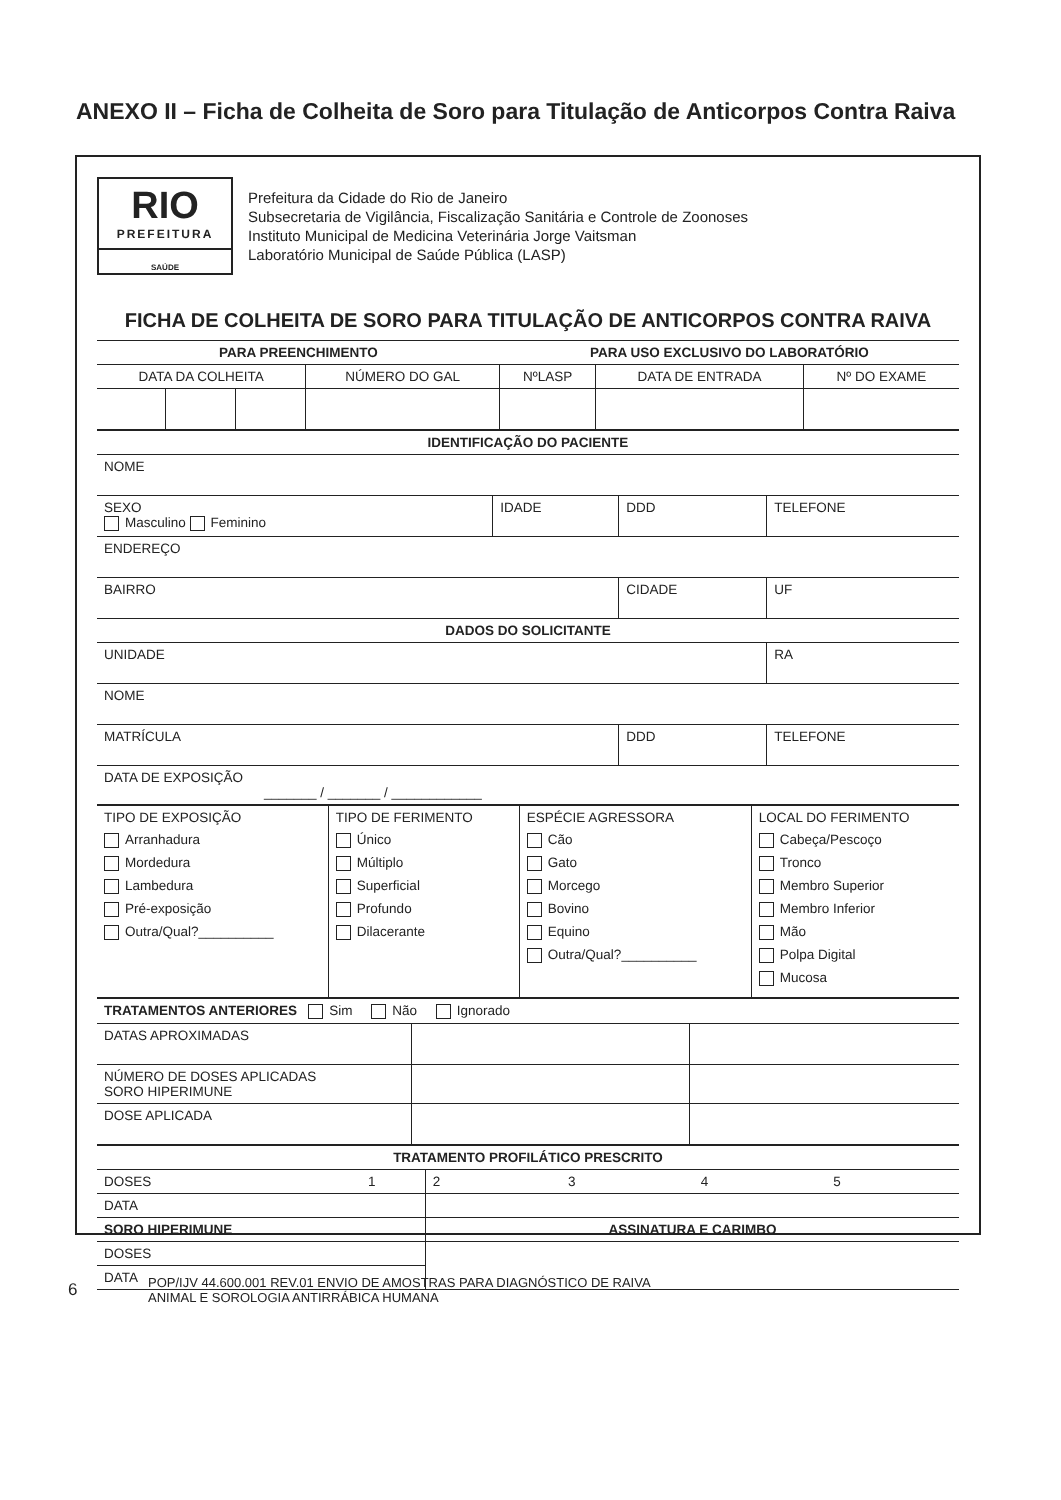ANEXO II – Ficha de Colheita de Soro para Titulação de Anticorpos Contra Raiva
RIO
PREFEITURA
SAÚDE
Prefeitura da Cidade do Rio de Janeiro
Subsecretaria de Vigilância, Fiscalização Sanitária e Controle de Zoonoses
Instituto Municipal de Medicina Veterinária Jorge Vaitsman
Laboratório Municipal de Saúde Pública (LASP)
FICHA DE COLHEITA DE SORO PARA TITULAÇÃO DE ANTICORPOS CONTRA RAIVA
| PARA PREENCHIMENTO | | | | PARA USO EXCLUSIVO DO LABORATÓRIO | | |
| --- | --- | --- | --- | --- | --- | --- |
| DATA DA COLHEITA | | | NÚMERO DO GAL | NºLASP | DATA DE ENTRADA | Nº DO EXAME |
| IDENTIFICAÇÃO DO PACIENTE | | | | |
| NOME | | | | |
| SEXO Masculino Feminino | IDADE | DDD | TELEFONE | |
| ENDEREÇO | | | | |
| BAIRRO | | CIDADE | | UF |
| DADOS DO SOLICITANTE | | | | |
| UNIDADE | | | | RA |
| NOME | | | | |
| MATRÍCULA | | DDD | TELEFONE | |
| DATA DE EXPOSIÇÃO _______ / _______ / ____________ | | | | |
| TIPO DE EXPOSIÇÃO Arranhadura Mordedura Lambedura Pré-exposição Outra/Qual?__________ | TIPO DE FERIMENTO Único Múltiplo Superficial Profundo Dilacerante | ESPÉCIE AGRESSORA Cão Gato Morcego Bovino Equino Outra/Qual?__________ | LOCAL DO FERIMENTO Cabeça/Pescoço Tronco Membro Superior Membro Inferior Mão Polpa Digital Mucosa |
| TRATAMENTOS ANTERIORES Sim Não Ignorado | | |
| DATAS APROXIMADAS | | |
| NÚMERO DE DOSES APLICADAS SORO HIPERIMUNE | | |
| DOSE APLICADA | | |
| TRATAMENTO PROFILÁTICO PRESCRITO | | | | | |
| DOSES | 1 | 2 | 3 | 4 | 5 |
| DATA | | | | | |
| SORO HIPERIMUNE | | ASSINATURA E CARIMBO | | | |
| DOSES | | | | | |
| DATA | | | | | |
6
POP/IJV 44.600.001 REV.01 ENVIO DE AMOSTRAS PARA DIAGNÓSTICO DE RAIVA
ANIMAL E SOROLOGIA ANTIRRÁBICA HUMANA